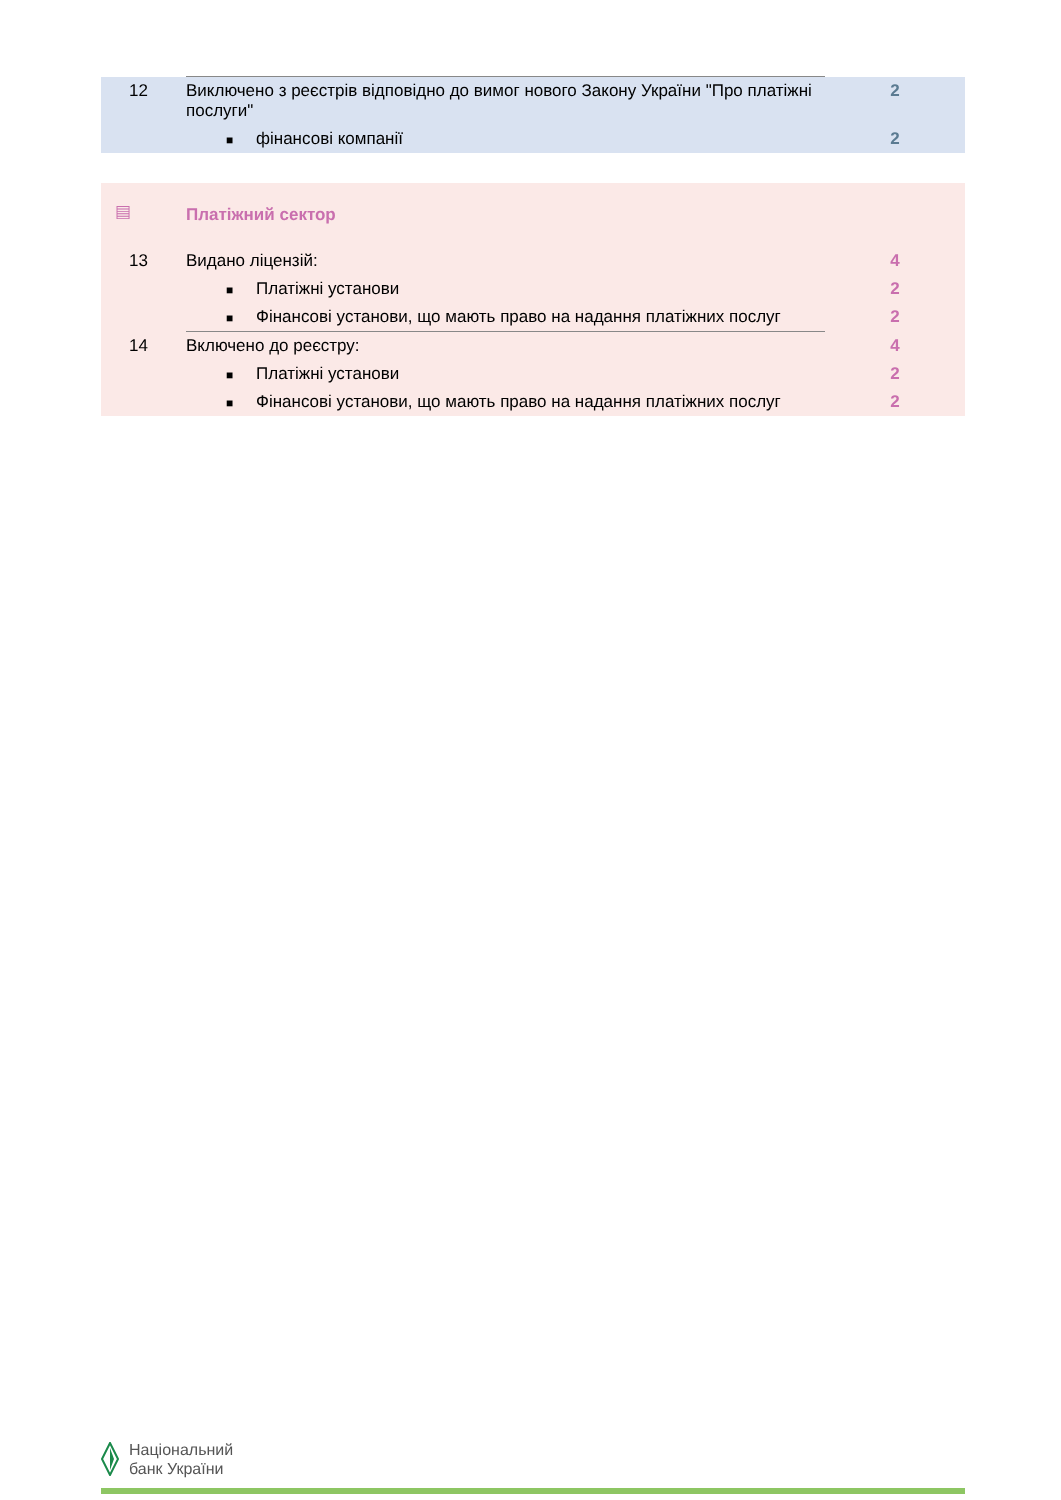| 12 | Виключено з реєстрів відповідно до вимог нового Закону України "Про платіжні послуги" | 2 |
| | ■ фінансові компанії | 2 |
| ▤ | Платіжний сектор | |
| 13 | Видано ліцензій: | 4 |
| | ■ Платіжні установи | 2 |
| | ■ Фінансові установи, що мають право на надання платіжних послуг | 2 |
| 14 | Включено до реєстру: | 4 |
| | ■ Платіжні установи | 2 |
| | ■ Фінансові установи, що мають право на надання платіжних послуг | 2 |
Національний
банк України